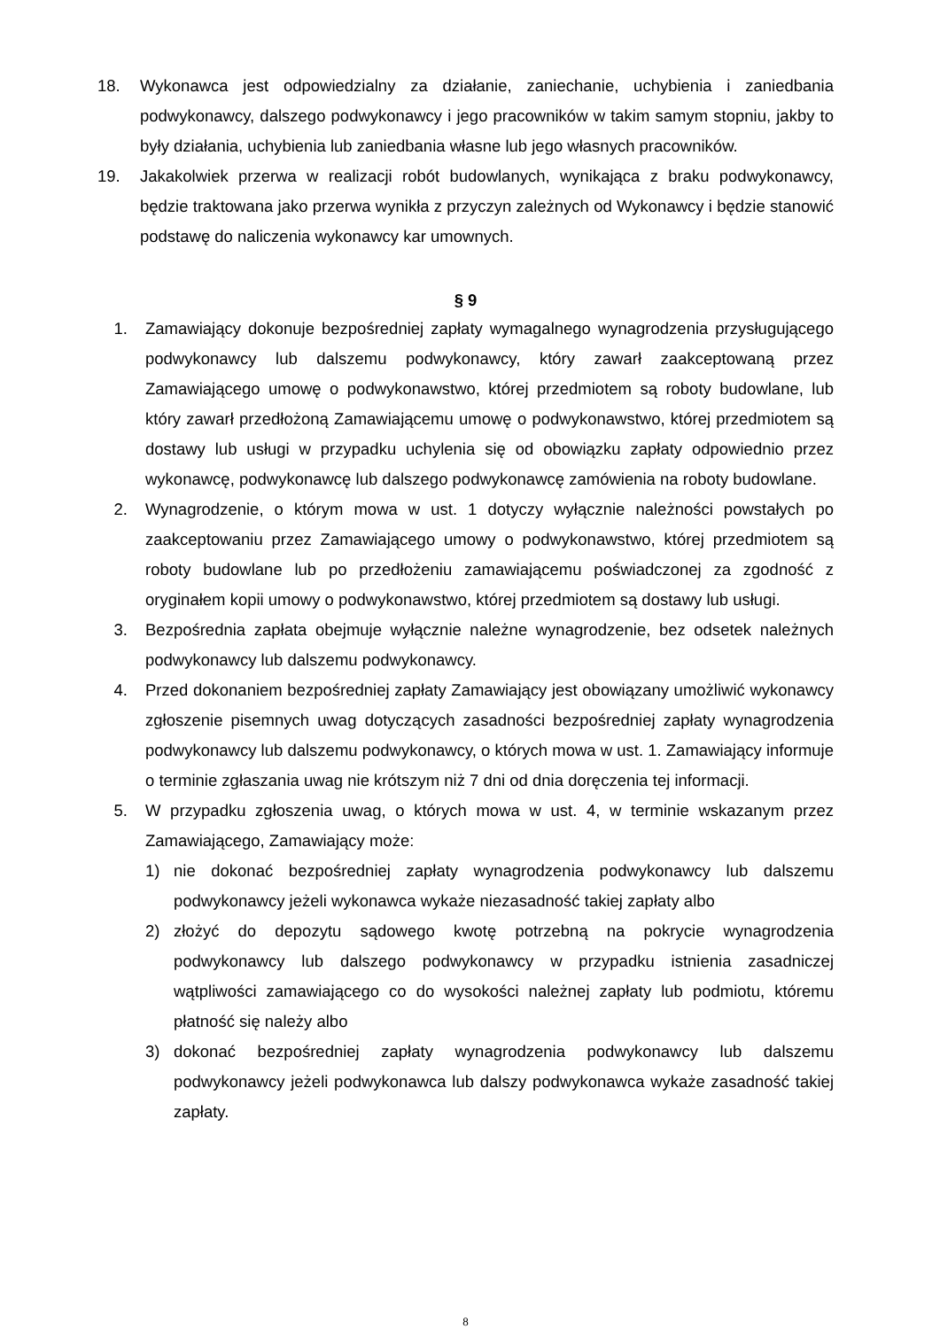18. Wykonawca jest odpowiedzialny za działanie, zaniechanie, uchybienia i zaniedbania podwykonawcy, dalszego podwykonawcy i jego pracowników w takim samym stopniu, jakby to były działania, uchybienia lub zaniedbania własne lub jego własnych pracowników.
19. Jakakolwiek przerwa w realizacji robót budowlanych, wynikająca z braku podwykonawcy, będzie traktowana jako przerwa wynikła z przyczyn zależnych od Wykonawcy i będzie stanowić podstawę do naliczenia wykonawcy kar umownych.
§ 9
1. Zamawiający dokonuje bezpośredniej zapłaty wymagalnego wynagrodzenia przysługującego podwykonawcy lub dalszemu podwykonawcy, który zawarł zaakceptowaną przez Zamawiającego umowę o podwykonawstwo, której przedmiotem są roboty budowlane, lub który zawarł przedłożoną Zamawiającemu umowę o podwykonawstwo, której przedmiotem są dostawy lub usługi w przypadku uchylenia się od obowiązku zapłaty odpowiednio przez wykonawcę, podwykonawcę lub dalszego podwykonawcę zamówienia na roboty budowlane.
2. Wynagrodzenie, o którym mowa w ust. 1 dotyczy wyłącznie należności powstałych po zaakceptowaniu przez Zamawiającego umowy o podwykonawstwo, której przedmiotem są roboty budowlane lub po przedłożeniu zamawiającemu poświadczonej za zgodność z oryginałem kopii umowy o podwykonawstwo, której przedmiotem są dostawy lub usługi.
3. Bezpośrednia zapłata obejmuje wyłącznie należne wynagrodzenie, bez odsetek należnych podwykonawcy lub dalszemu podwykonawcy.
4. Przed dokonaniem bezpośredniej zapłaty Zamawiający jest obowiązany umożliwić wykonawcy zgłoszenie pisemnych uwag dotyczących zasadności bezpośredniej zapłaty wynagrodzenia podwykonawcy lub dalszemu podwykonawcy, o których mowa w ust. 1. Zamawiający informuje o terminie zgłaszania uwag nie krótszym niż 7 dni od dnia doręczenia tej informacji.
5. W przypadku zgłoszenia uwag, o których mowa w ust. 4, w terminie wskazanym przez Zamawiającego, Zamawiający może:
1) nie dokonać bezpośredniej zapłaty wynagrodzenia podwykonawcy lub dalszemu podwykonawcy jeżeli wykonawca wykaże niezasadność takiej zapłaty albo
2) złożyć do depozytu sądowego kwotę potrzebną na pokrycie wynagrodzenia podwykonawcy lub dalszego podwykonawcy w przypadku istnienia zasadniczej wątpliwości zamawiającego co do wysokości należnej zapłaty lub podmiotu, któremu płatność się należy albo
3) dokonać bezpośredniej zapłaty wynagrodzenia podwykonawcy lub dalszemu podwykonawcy jeżeli podwykonawca lub dalszy podwykonawca wykaże zasadność takiej zapłaty.
8